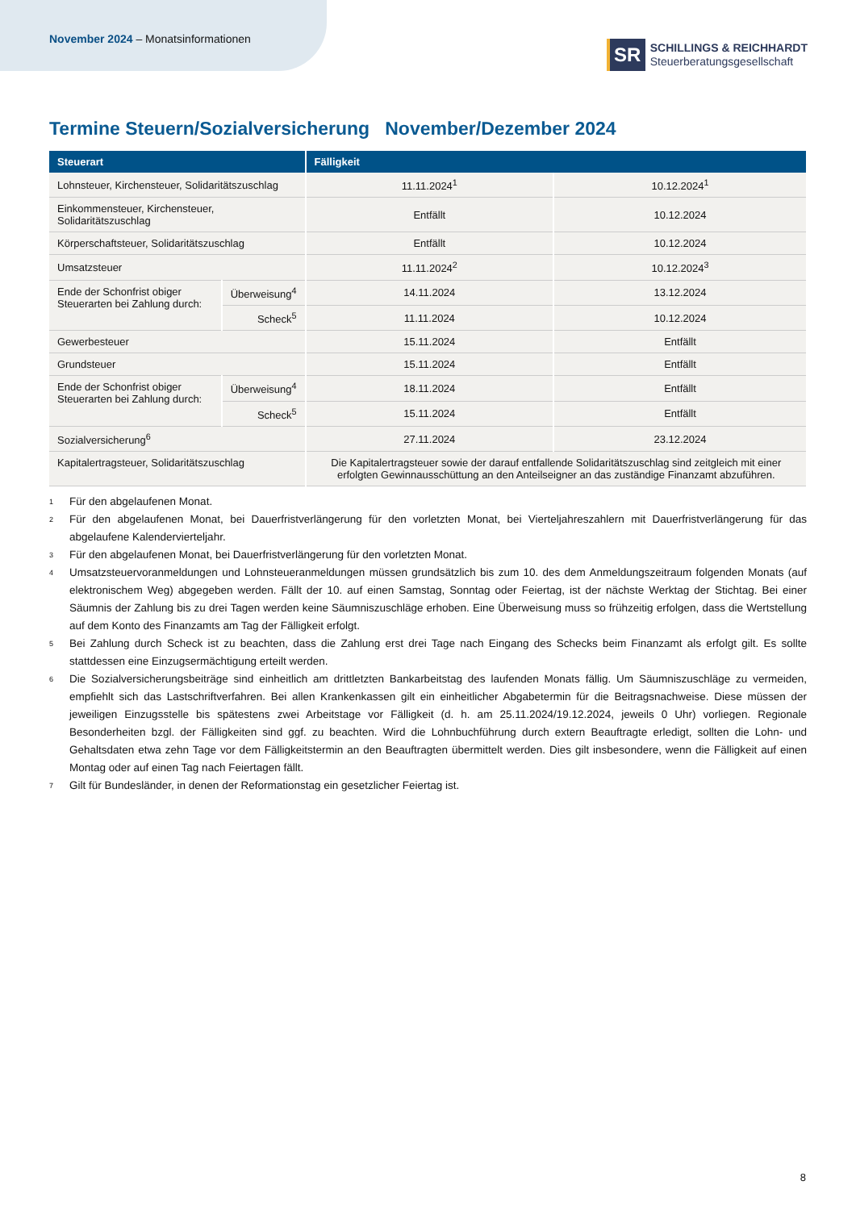November 2024 – Monatsinformationen
SR
SCHILLINGS & REICHHARDT
Steuerberatungsgesellschaft
Termine Steuern/Sozialversicherung November/Dezember 2024
| Steuerart | | Fälligkeit | |
| --- | --- | --- | --- |
| Lohnsteuer, Kirchensteuer, Solidaritätszuschlag | | 11.11.2024<sup>1</sup> | 10.12.2024<sup>1</sup> |
| Einkommensteuer, Kirchensteuer, Solidaritätszuschlag | | Entfällt | 10.12.2024 |
| Körperschaftsteuer, Solidaritätszuschlag | | Entfällt | 10.12.2024 |
| Umsatzsteuer | | 11.11.2024<sup>2</sup> | 10.12.2024<sup>3</sup> |
| Ende der Schonfrist obiger Steuerarten bei Zahlung durch: | Überweisung<sup>4</sup> | 14.11.2024 | 13.12.2024 |
| | Scheck<sup>5</sup> | 11.11.2024 | 10.12.2024 |
| Gewerbesteuer | | 15.11.2024 | Entfällt |
| Grundsteuer | | 15.11.2024 | Entfällt |
| Ende der Schonfrist obiger Steuerarten bei Zahlung durch: | Überweisung<sup>4</sup> | 18.11.2024 | Entfällt |
| | Scheck<sup>5</sup> | 15.11.2024 | Entfällt |
| Sozialversicherung<sup>6</sup> | | 27.11.2024 | 23.12.2024 |
| Kapitalertragsteuer, Solidaritätszuschlag | | Die Kapitalertragsteuer sowie der darauf entfallende Solidaritätszuschlag sind zeitgleich mit einer erfolgten Gewinnausschüttung an den Anteilseigner an das zuständige Finanzamt abzuführen. | |
<sup>1</sup> Für den abgelaufenen Monat.
<sup>2</sup> Für den abgelaufenen Monat, bei Dauerfristverlängerung für den vorletzten Monat, bei Vierteljahreszahlern mit Dauerfristverlängerung für das abgelaufene Kalendervierteljahr.
<sup>3</sup> Für den abgelaufenen Monat, bei Dauerfristverlängerung für den vorletzten Monat.
<sup>4</sup> Umsatzsteuervoranmeldungen und Lohnsteueranmeldungen müssen grundsätzlich bis zum 10. des dem Anmeldungszeitraum folgenden Monats (auf elektronischem Weg) abgegeben werden. Fällt der 10. auf einen Samstag, Sonntag oder Feiertag, ist der nächste Werktag der Stichtag. Bei einer Säumnis der Zahlung bis zu drei Tagen werden keine Säumniszuschläge erhoben. Eine Überweisung muss so frühzeitig erfolgen, dass die Wertstellung auf dem Konto des Finanzamts am Tag der Fälligkeit erfolgt.
<sup>5</sup> Bei Zahlung durch Scheck ist zu beachten, dass die Zahlung erst drei Tage nach Eingang des Schecks beim Finanzamt als erfolgt gilt. Es sollte stattdessen eine Einzugsermächtigung erteilt werden.
<sup>6</sup> Die Sozialversicherungsbeiträge sind einheitlich am drittletzten Bankarbeitstag des laufenden Monats fällig. Um Säumniszuschläge zu vermeiden, empfiehlt sich das Lastschriftverfahren. Bei allen Krankenkassen gilt ein einheitlicher Abgabetermin für die Beitragsnachweise. Diese müssen der jeweiligen Einzugsstelle bis spätestens zwei Arbeitstage vor Fälligkeit (d. h. am 25.11.2024/19.12.2024, jeweils 0 Uhr) vorliegen. Regionale Besonderheiten bzgl. der Fälligkeiten sind ggf. zu beachten. Wird die Lohnbuchführung durch extern Beauftragte erledigt, sollten die Lohn- und Gehaltsdaten etwa zehn Tage vor dem Fälligkeitstermin an den Beauftragten übermittelt werden. Dies gilt insbesondere, wenn die Fälligkeit auf einen Montag oder auf einen Tag nach Feiertagen fällt.
<sup>7</sup> Gilt für Bundesländer, in denen der Reformationstag ein gesetzlicher Feiertag ist.
8